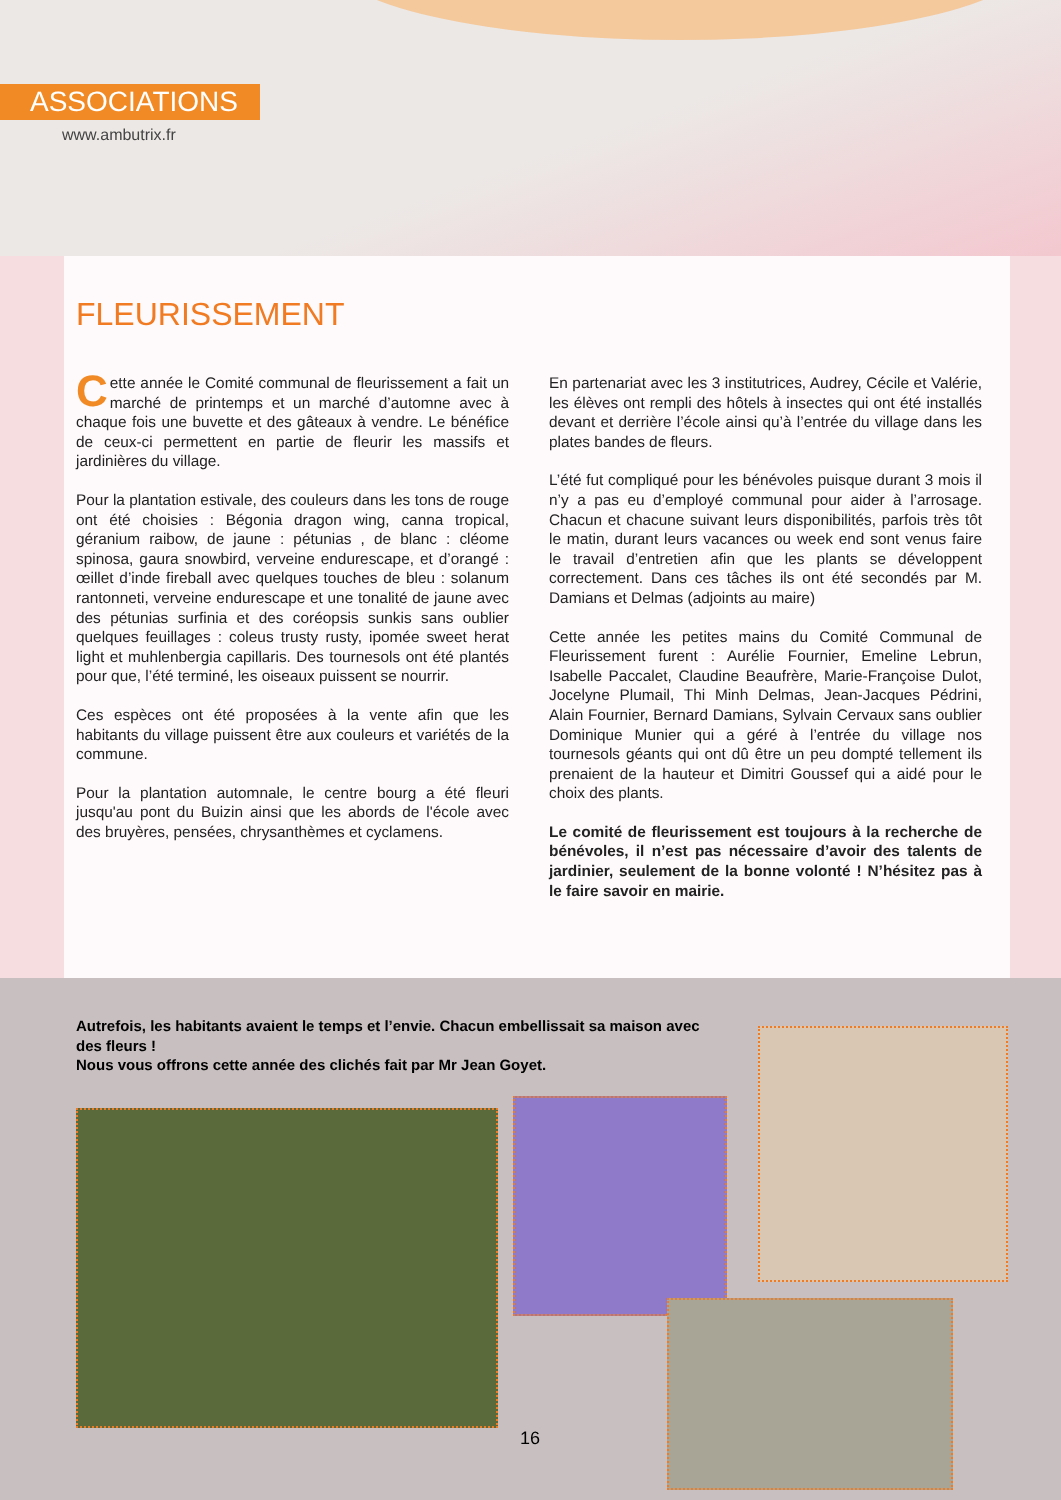ASSOCIATIONS
www.ambutrix.fr
FLEURISSEMENT
Cette année le Comité communal de fleurissement a fait un marché de printemps et un marché d’automne avec à chaque fois une buvette et des gâteaux à vendre. Le bénéfice de ceux-ci permettent en partie de fleurir les massifs et jardinières du village.
Pour la plantation estivale, des couleurs dans les tons de rouge ont été choisies : Bégonia dragon wing, canna tropical, géranium raibow, de jaune : pétunias , de blanc : cléome spinosa, gaura snowbird, verveine endurescape, et d’orangé : œillet d’inde fireball avec quelques touches de bleu : solanum rantonneti, verveine endurescape et une tonalité de jaune avec des pétunias surfinia et des coréopsis sunkis sans oublier quelques feuillages : coleus trusty rusty, ipomée sweet herat light et muhlenbergia capillaris. Des tournesols ont été plantés pour que, l’été terminé, les oiseaux puissent se nourrir.
Ces espèces ont été proposées à la vente afin que les habitants du village puissent être aux couleurs et variétés de la commune.
Pour la plantation automnale, le centre bourg a été fleuri jusqu'au pont du Buizin ainsi que les abords de l'école avec des bruyères, pensées, chrysanthèmes et cyclamens.
En partenariat avec les 3 institutrices, Audrey, Cécile et Valérie, les élèves ont rempli des hôtels à insectes qui ont été installés devant et derrière l’école ainsi qu’à l’entrée du village dans les plates bandes de fleurs.
L’été fut compliqué pour les bénévoles puisque durant 3 mois il n’y a pas eu d’employé communal pour aider à l’arrosage. Chacun et chacune suivant leurs disponibilités, parfois très tôt le matin, durant leurs vacances ou week end sont venus faire le travail d’entretien afin que les plants se développent correctement. Dans ces tâches ils ont été secondés par M. Damians et Delmas (adjoints au maire)
Cette année les petites mains du Comité Communal de Fleurissement furent : Aurélie Fournier, Emeline Lebrun, Isabelle Paccalet, Claudine Beaufrère, Marie-Françoise Dulot, Jocelyne Plumail, Thi Minh Delmas, Jean-Jacques Pédrini, Alain Fournier, Bernard Damians, Sylvain Cervaux sans oublier Dominique Munier qui a géré à l’entrée du village nos tournesols géants qui ont dû être un peu dompté tellement ils prenaient de la hauteur et Dimitri Goussef qui a aidé pour le choix des plants.
Le comité de fleurissement est toujours à la recherche de bénévoles, il n’est pas nécessaire d’avoir des talents de jardinier, seulement de la bonne volonté ! N’hésitez pas à le faire savoir en mairie.
Autrefois, les habitants avaient le temps et l’envie. Chacun embellissait sa maison avec des fleurs !
Nous vous offrons cette année des clichés fait par Mr Jean Goyet.
16